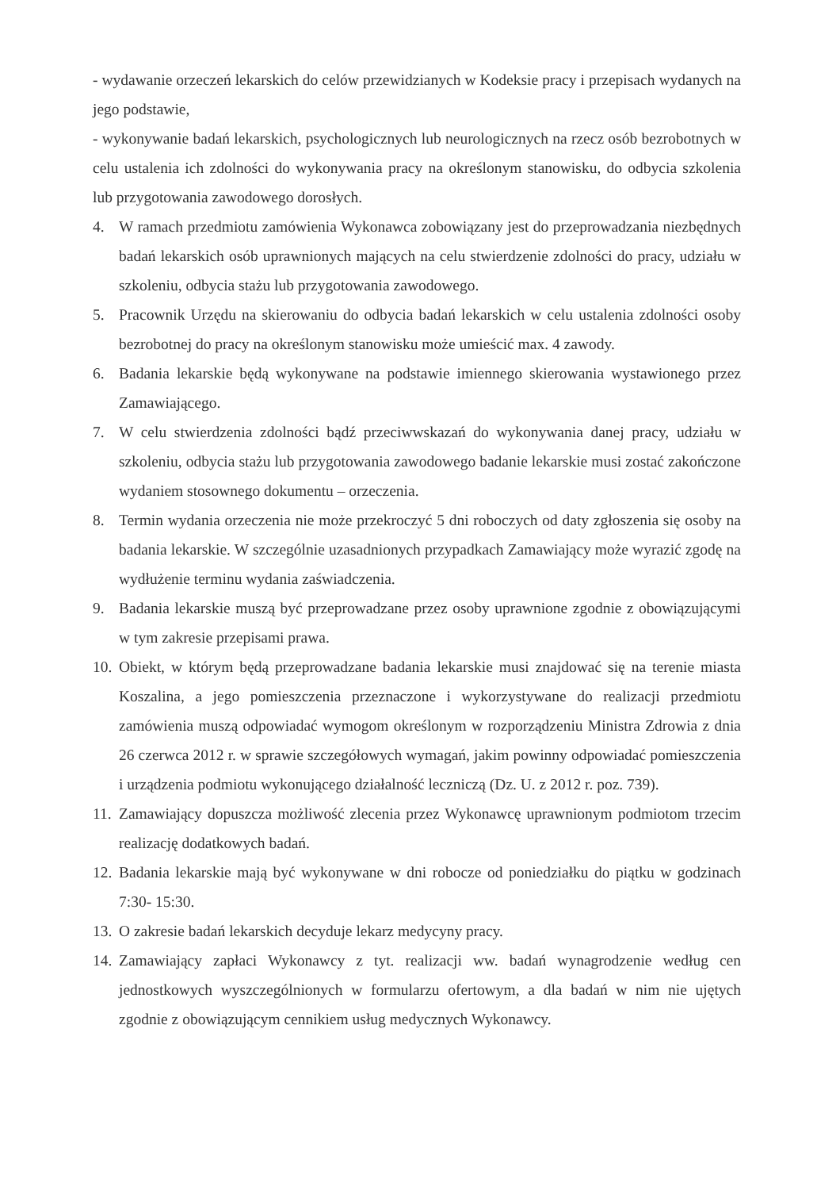- wydawanie orzeczeń lekarskich do celów przewidzianych w Kodeksie pracy i przepisach wydanych na jego podstawie,
- wykonywanie badań lekarskich, psychologicznych lub neurologicznych na rzecz osób bezrobotnych w celu ustalenia ich zdolności do wykonywania pracy na określonym stanowisku, do odbycia szkolenia lub przygotowania zawodowego dorosłych.
4. W ramach przedmiotu zamówienia Wykonawca zobowiązany jest do przeprowadzania niezbędnych badań lekarskich osób uprawnionych mających na celu stwierdzenie zdolności do pracy, udziału w szkoleniu, odbycia stażu lub przygotowania zawodowego.
5. Pracownik Urzędu na skierowaniu do odbycia badań lekarskich w celu ustalenia zdolności osoby bezrobotnej do pracy na określonym stanowisku może umieścić max. 4 zawody.
6. Badania lekarskie będą wykonywane na podstawie imiennego skierowania wystawionego przez Zamawiającego.
7. W celu stwierdzenia zdolności bądź przeciwwskazań do wykonywania danej pracy, udziału w szkoleniu, odbycia stażu lub przygotowania zawodowego badanie lekarskie musi zostać zakończone wydaniem stosownego dokumentu – orzeczenia.
8. Termin wydania orzeczenia nie może przekroczyć 5 dni roboczych od daty zgłoszenia się osoby na badania lekarskie. W szczególnie uzasadnionych przypadkach Zamawiający może wyrazić zgodę na wydłużenie terminu wydania zaświadczenia.
9. Badania lekarskie muszą być przeprowadzane przez osoby uprawnione zgodnie z obowiązującymi w tym zakresie przepisami prawa.
10. Obiekt, w którym będą przeprowadzane badania lekarskie musi znajdować się na terenie miasta Koszalina, a jego pomieszczenia przeznaczone i wykorzystywane do realizacji przedmiotu zamówienia muszą odpowiadać wymogom określonym w rozporządzeniu Ministra Zdrowia z dnia 26 czerwca 2012 r. w sprawie szczegółowych wymagań, jakim powinny odpowiadać pomieszczenia i urządzenia podmiotu wykonującego działalność leczniczą (Dz. U. z 2012 r. poz. 739).
11. Zamawiający dopuszcza możliwość zlecenia przez Wykonawcę uprawnionym podmiotom trzecim realizację dodatkowych badań.
12. Badania lekarskie mają być wykonywane w dni robocze od poniedziałku do piątku w godzinach 7:30- 15:30.
13. O zakresie badań lekarskich decyduje lekarz medycyny pracy.
14. Zamawiający zapłaci Wykonawcy z tyt. realizacji ww. badań wynagrodzenie według cen jednostkowych wyszczególnionych w formularzu ofertowym, a dla badań w nim nie ujętych zgodnie z obowiązującym cennikiem usług medycznych Wykonawcy.